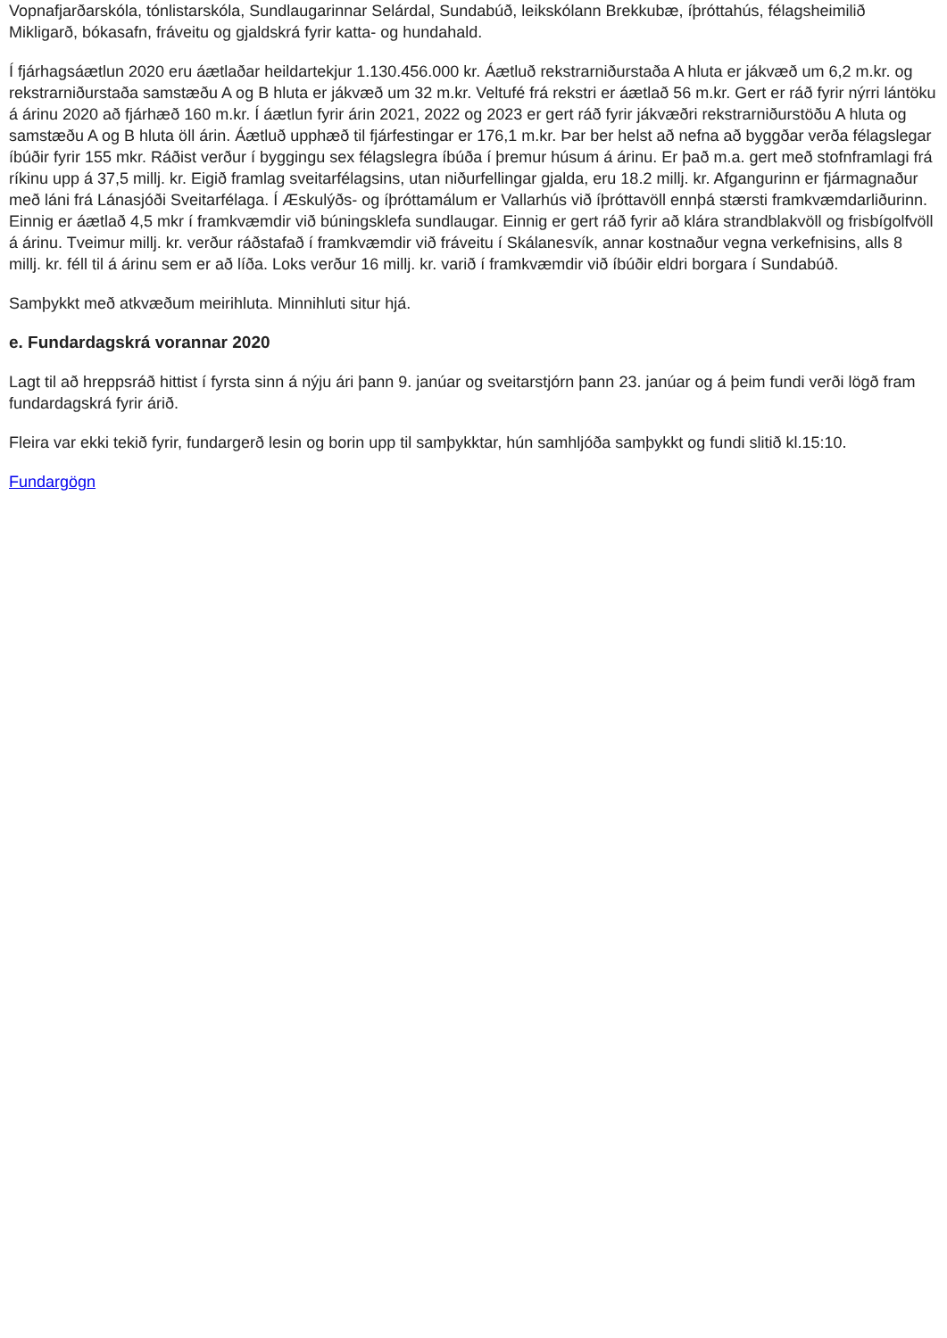Vopnafjarðarskóla, tónlistarskóla, Sundlaugarinnar Selárdal, Sundabúð, leikskólann Brekkubæ, íþróttahús, félagsheimilið Mikligarð, bókasafn, fráveitu og gjaldskrá fyrir katta- og hundahald.
Í fjárhagsáætlun 2020 eru áætlaðar heildartekjur 1.130.456.000 kr. Áætluð rekstrarniðurstaða A hluta er jákvæð um 6,2 m.kr. og rekstrarniðurstaða samstæðu A og B hluta er jákvæð um 32 m.kr. Veltufé frá rekstri er áætlað 56 m.kr. Gert er ráð fyrir nýrri lántöku á árinu 2020 að fjárhæð 160 m.kr. Í áætlun fyrir árin 2021, 2022 og 2023 er gert ráð fyrir jákvæðri rekstrarniðurstöðu A hluta og samstæðu A og B hluta öll árin. Áætluð upphæð til fjárfestingar er 176,1 m.kr. Þar ber helst að nefna að byggðar verða félagslegar íbúðir fyrir 155 mkr. Ráðist verður í byggingu sex félagslegra íbúða í þremur húsum á árinu. Er það m.a. gert með stofnframlagi frá ríkinu upp á 37,5 millj. kr. Eigið framlag sveitarfélagsins, utan niðurfellingar gjalda, eru 18.2 millj. kr. Afgangurinn er fjármagnaður með láni frá Lánasjóði Sveitarfélaga. Í Æskulýðs- og íþróttamálum er Vallarhús við íþróttavöll ennþá stærsti framkvæmdarliðurinn. Einnig er áætlað 4,5 mkr í framkvæmdir við búningsklefa sundlaugar. Einnig er gert ráð fyrir að klára strandblakvöll og frisbígolfvöll á árinu. Tveimur millj. kr. verður ráðstafað í framkvæmdir við fráveitu í Skálanesvík, annar kostnaður vegna verkefnisins, alls 8 millj. kr. féll til á árinu sem er að líða. Loks verður 16 millj. kr. varið í framkvæmdir við íbúðir eldri borgara í Sundabúð.
Samþykkt með atkvæðum meirihluta. Minnihluti situr hjá.
e. Fundardagskrá vorannar 2020
Lagt til að hreppsráð hittist í fyrsta sinn á nýju ári þann 9. janúar og sveitarstjórn þann 23. janúar og á þeim fundi verði lögð fram fundardagskrá fyrir árið.
Fleira var ekki tekið fyrir, fundargerð lesin og borin upp til samþykktar, hún samhljóða samþykkt og fundi slitið kl.15:10.
Fundargögn